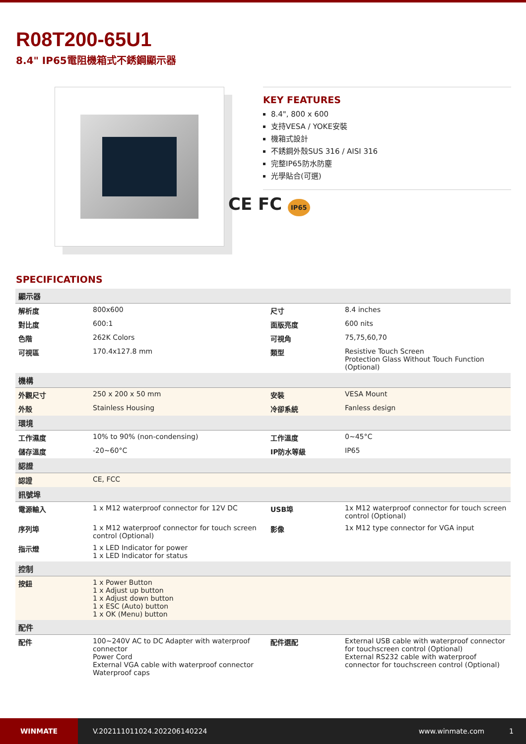R08T200-65U1
8.4" IP65電阻機箱式不銹鋼顯示器
KEY FEATURES
8.4", 800 x 600
支持VESA / YOKE安裝
機箱式設計
不銹鋼外殼SUS 316 / AISI 316
完整IP65防水防塵
光學貼合(可選)
CE FC IP65
SPECIFICATIONS
| 顯示器 | | | |
| 解析度 | 800x600 | 尺寸 | 8.4 inches |
| 對比度 | 600:1 | 面版亮度 | 600 nits |
| 色階 | 262K Colors | 可視角 | 75,75,60,70 |
| 可視區 | 170.4x127.8 mm | 類型 | Resistive Touch Screen Protection Glass Without Touch Function (Optional) |
| 機構 | | | |
| 外觀尺寸 | 250 x 200 x 50 mm | 安裝 | VESA Mount |
| 外殼 | Stainless Housing | 冷卻系統 | Fanless design |
| 環境 | | | |
| 工作濕度 | 10% to 90% (non-condensing) | 工作溫度 | 0~45°C |
| 儲存溫度 | -20~60°C | IP防水等級 | IP65 |
| 認證 | | | |
| 認證 | CE, FCC | | |
| 訊號埠 | | | |
| 電源輸入 | 1 x M12 waterproof connector for 12V DC | USB埠 | 1x M12 waterproof connector for touch screen control (Optional) |
| 序列埠 | 1 x M12 waterproof connector for touch screen control (Optional) | 影像 | 1x M12 type connector for VGA input |
| 指示燈 | 1 x LED Indicator for power 1 x LED Indicator for status | | |
| 控制 | | | |
| 按鈕 | 1 x Power Button 1 x Adjust up button 1 x Adjust down button 1 x ESC (Auto) button 1 x OK (Menu) button | | |
| 配件 | | | |
| 配件 | 100~240V AC to DC Adapter with waterproof connector Power Cord External VGA cable with waterproof connector Waterproof caps | 配件選配 | External USB cable with waterproof connector for touchscreen control (Optional) External RS232 cable with waterproof connector for touchscreen control (Optional) |
WINMATE
V.202111011024.202206140224 www.winmate.com 1